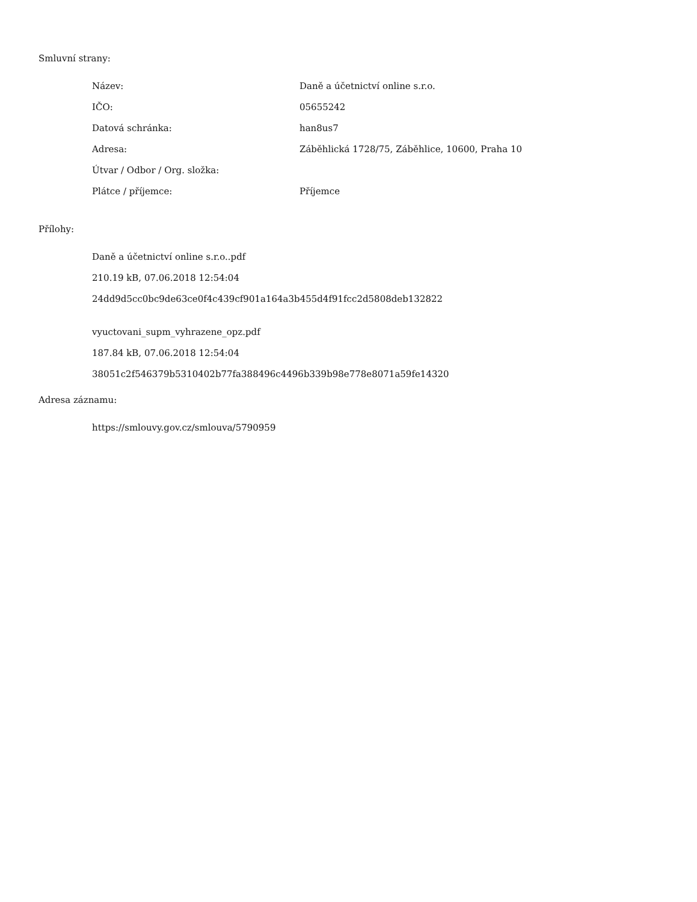Smluvní strany:
| Název: | Daně a účetnictví online s.r.o. |
| IČO: | 05655242 |
| Datová schránka: | han8us7 |
| Adresa: | Záběhlická 1728/75, Záběhlice, 10600, Praha 10 |
| Útvar / Odbor / Org. složka: | |
| Plátce / příjemce: | Příjemce |
Přílohy:
Daně a účetnictví online s.r.o..pdf
210.19 kB, 07.06.2018 12:54:04
24dd9d5cc0bc9de63ce0f4c439cf901a164a3b455d4f91fcc2d5808deb132822
vyuctovani_supm_vyhrazene_opz.pdf
187.84 kB, 07.06.2018 12:54:04
38051c2f546379b5310402b77fa388496c4496b339b98e778e8071a59fe14320
Adresa záznamu:
https://smlouvy.gov.cz/smlouva/5790959